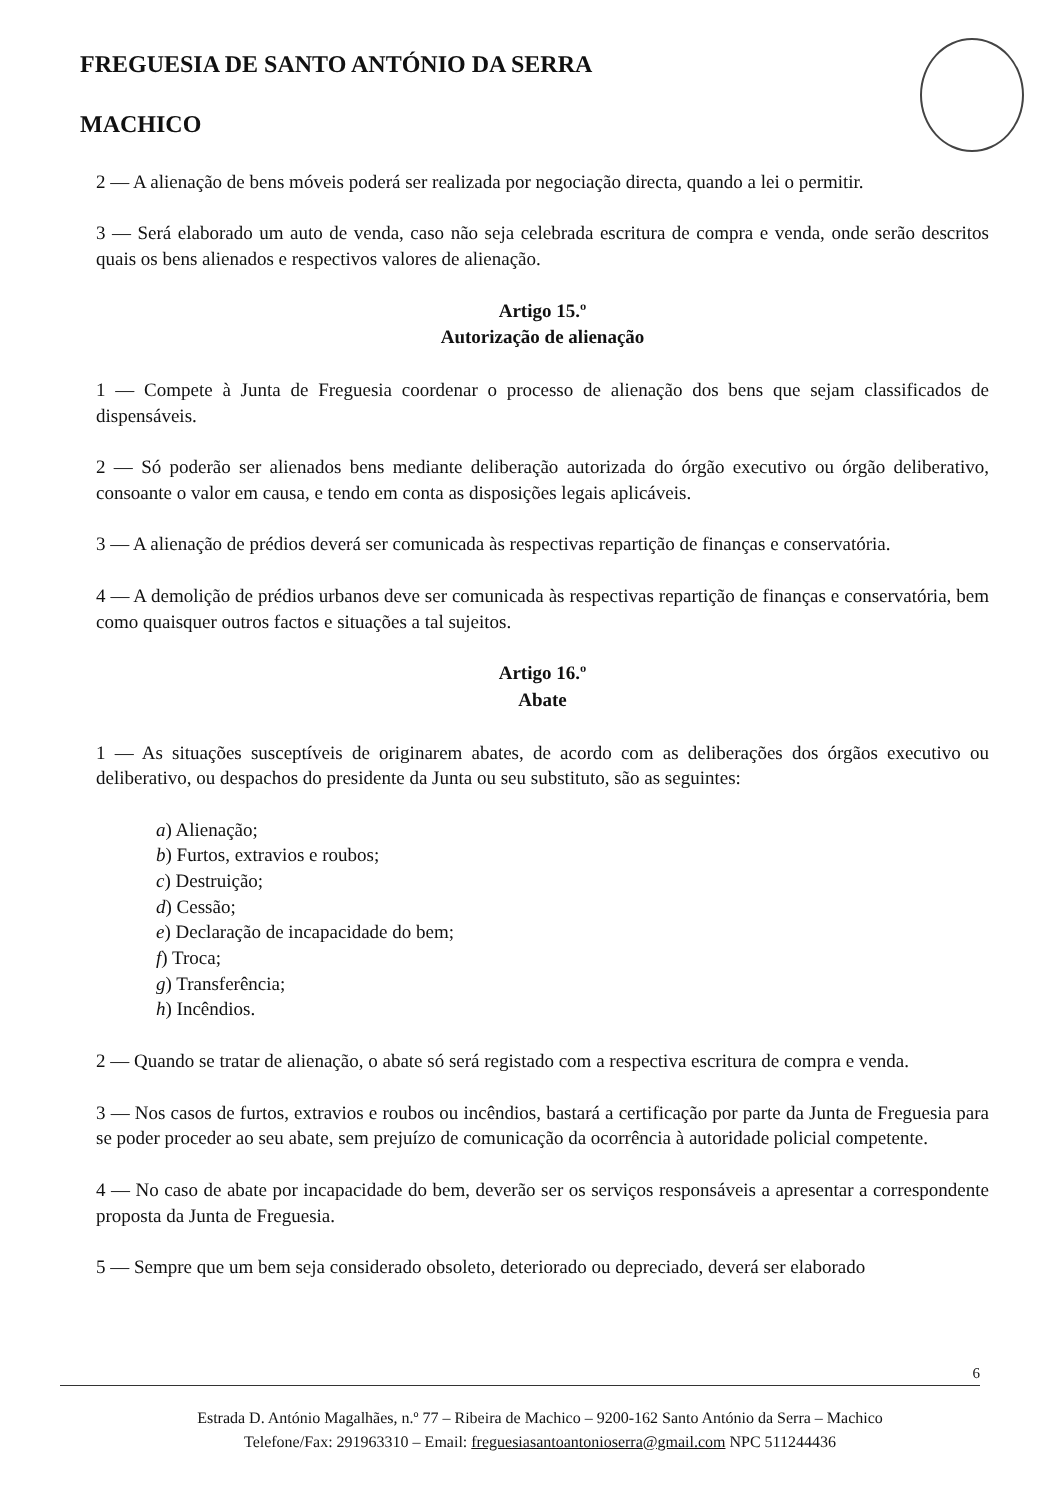FREGUESIA DE SANTO ANTÓNIO DA SERRA
MACHICO
2 — A alienação de bens móveis poderá ser realizada por negociação directa, quando a lei o permitir.
3 — Será elaborado um auto de venda, caso não seja celebrada escritura de compra e venda, onde serão descritos quais os bens alienados e respectivos valores de alienação.
Artigo 15.º
Autorização de alienação
1 — Compete à Junta de Freguesia coordenar o processo de alienação dos bens que sejam classificados de dispensáveis.
2 — Só poderão ser alienados bens mediante deliberação autorizada do órgão executivo ou órgão deliberativo, consoante o valor em causa, e tendo em conta as disposições legais aplicáveis.
3 — A alienação de prédios deverá ser comunicada às respectivas repartição de finanças e conservatória.
4 — A demolição de prédios urbanos deve ser comunicada às respectivas repartição de finanças e conservatória, bem como quaisquer outros factos e situações a tal sujeitos.
Artigo 16.º
Abate
1 — As situações susceptíveis de originarem abates, de acordo com as deliberações dos órgãos executivo ou deliberativo, ou despachos do presidente da Junta ou seu substituto, são as seguintes:
a) Alienação;
b) Furtos, extravios e roubos;
c) Destruição;
d) Cessão;
e) Declaração de incapacidade do bem;
f) Troca;
g) Transferência;
h) Incêndios.
2 — Quando se tratar de alienação, o abate só será registado com a respectiva escritura de compra e venda.
3 — Nos casos de furtos, extravios e roubos ou incêndios, bastará a certificação por parte da Junta de Freguesia para se poder proceder ao seu abate, sem prejuízo de comunicação da ocorrência à autoridade policial competente.
4 — No caso de abate por incapacidade do bem, deverão ser os serviços responsáveis a apresentar a correspondente proposta da Junta de Freguesia.
5 — Sempre que um bem seja considerado obsoleto, deteriorado ou depreciado, deverá ser elaborado
6
Estrada D. António Magalhães, n.º 77 – Ribeira de Machico – 9200-162 Santo António da Serra – Machico
Telefone/Fax: 291963310 – Email: freguesiasantoantonioserra@gmail.com NPC 511244436